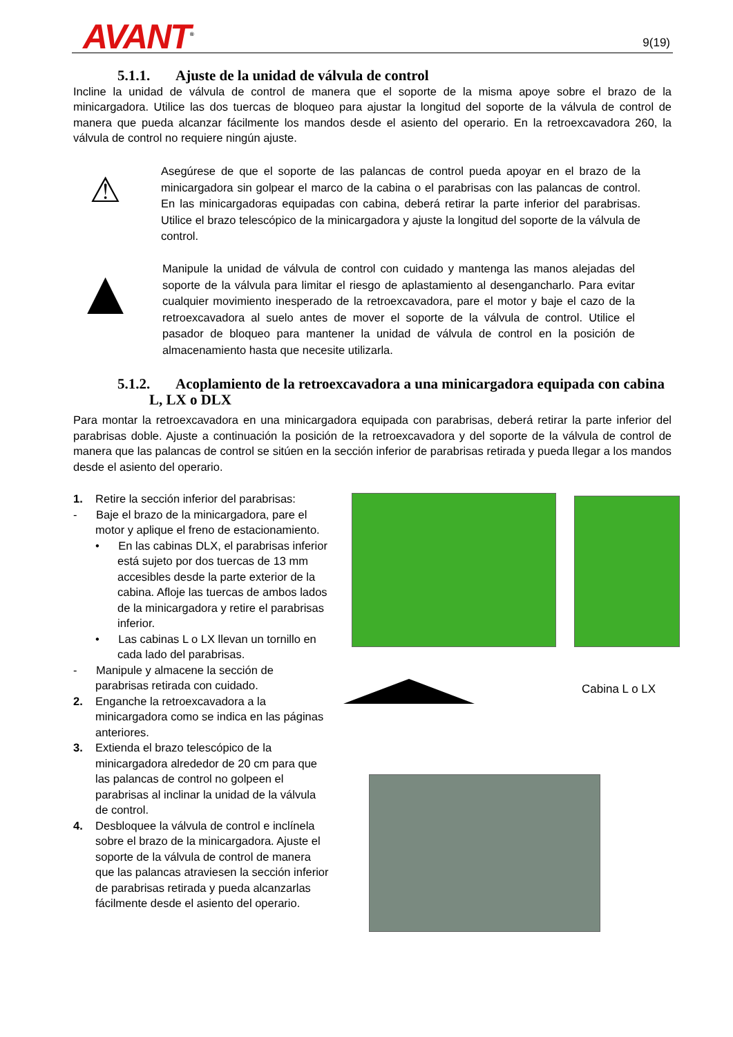AVANT<sup>®</sup> 9(19)
5.1.1. Ajuste de la unidad de válvula de control
Incline la unidad de válvula de control de manera que el soporte de la misma apoye sobre el brazo de la minicargadora. Utilice las dos tuercas de bloqueo para ajustar la longitud del soporte de la válvula de control de manera que pueda alcanzar fácilmente los mandos desde el asiento del operario. En la retroexcavadora 260, la válvula de control no requiere ningún ajuste.
⚠
Asegúrese de que el soporte de las palancas de control pueda apoyar en el brazo de la minicargadora sin golpear el marco de la cabina o el parabrisas con las palancas de control. En las minicargadoras equipadas con cabina, deberá retirar la parte inferior del parabrisas. Utilice el brazo telescópico de la minicargadora y ajuste la longitud del soporte de la válvula de control.
▲
Manipule la unidad de válvula de control con cuidado y mantenga las manos alejadas del soporte de la válvula para limitar el riesgo de aplastamiento al desengancharlo. Para evitar cualquier movimiento inesperado de la retroexcavadora, pare el motor y baje el cazo de la retroexcavadora al suelo antes de mover el soporte de la válvula de control. Utilice el pasador de bloqueo para mantener la unidad de válvula de control en la posición de almacenamiento hasta que necesite utilizarla.
5.1.2. Acoplamiento de la retroexcavadora a una minicargadora equipada con cabina
L, LX o DLX
Para montar la retroexcavadora en una minicargadora equipada con parabrisas, deberá retirar la parte inferior del parabrisas doble. Ajuste a continuación la posición de la retroexcavadora y del soporte de la válvula de control de manera que las palancas de control se sitúen en la sección inferior de parabrisas retirada y pueda llegar a los mandos desde el asiento del operario.
1. Retire la sección inferior del parabrisas:
- Baje el brazo de la minicargadora, pare el motor y aplique el freno de estacionamiento.
• En las cabinas DLX, el parabrisas inferior está sujeto por dos tuercas de 13 mm accesibles desde la parte exterior de la cabina. Afloje las tuercas de ambos lados de la minicargadora y retire el parabrisas inferior.
• Las cabinas L o LX llevan un tornillo en cada lado del parabrisas.
- Manipule y almacene la sección de parabrisas retirada con cuidado.
2. Enganche la retroexcavadora a la minicargadora como se indica en las páginas anteriores.
3. Extienda el brazo telescópico de la minicargadora alrededor de 20 cm para que las palancas de control no golpeen el parabrisas al inclinar la unidad de la válvula de control.
4. Desbloquee la válvula de control e inclínela sobre el brazo de la minicargadora. Ajuste el soporte de la válvula de control de manera que las palancas atraviesen la sección inferior de parabrisas retirada y pueda alcanzarlas fácilmente desde el asiento del operario.
Cabina L o LX